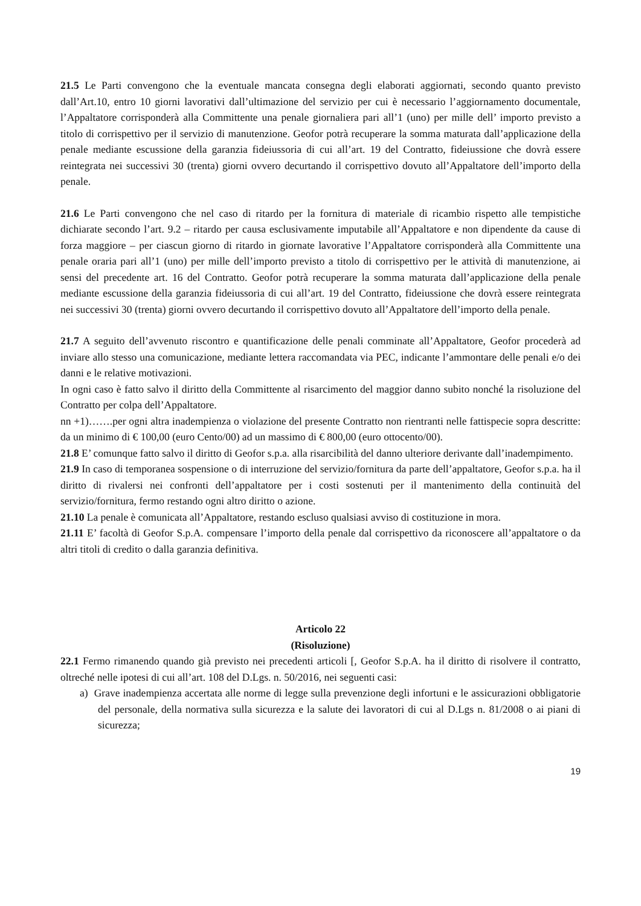21.5 Le Parti convengono che la eventuale mancata consegna degli elaborati aggiornati, secondo quanto previsto dall’Art.10, entro 10 giorni lavorativi dall’ultimazione del servizio per cui è necessario l’aggiornamento documentale, l’Appaltatore corrisponderà alla Committente una penale giornaliera pari all’1 (uno) per mille dell’ importo previsto a titolo di corrispettivo per il servizio di manutenzione. Geofor potrà recuperare la somma maturata dall’applicazione della penale mediante escussione della garanzia fideiussoria di cui all’art. 19 del Contratto, fideiussione che dovrà essere reintegrata nei successivi 30 (trenta) giorni ovvero decurtando il corrispettivo dovuto all’Appaltatore dell’importo della penale.
21.6 Le Parti convengono che nel caso di ritardo per la fornitura di materiale di ricambio rispetto alle tempistiche dichiarate secondo l’art. 9.2 – ritardo per causa esclusivamente imputabile all’Appaltatore e non dipendente da cause di forza maggiore – per ciascun giorno di ritardo in giornate lavorative l’Appaltatore corrisponderà alla Committente una penale oraria pari all’1 (uno) per mille dell’importo previsto a titolo di corrispettivo per le attività di manutenzione, ai sensi del precedente art. 16 del Contratto. Geofor potrà recuperare la somma maturata dall’applicazione della penale mediante escussione della garanzia fideiussoria di cui all’art. 19 del Contratto, fideiussione che dovrà essere reintegrata nei successivi 30 (trenta) giorni ovvero decurtando il corrispettivo dovuto all’Appaltatore dell’importo della penale.
21.7 A seguito dell’avvenuto riscontro e quantificazione delle penali comminate all’Appaltatore, Geofor procederà ad inviare allo stesso una comunicazione, mediante lettera raccomandata via PEC, indicante l’ammontare delle penali e/o dei danni e le relative motivazioni.
In ogni caso è fatto salvo il diritto della Committente al risarcimento del maggior danno subito nonché la risoluzione del Contratto per colpa dell’Appaltatore.
nn +1)…….per ogni altra inadempienza o violazione del presente Contratto non rientranti nelle fattispecie sopra descritte: da un minimo di € 100,00 (euro Cento/00) ad un massimo di € 800,00 (euro ottocento/00).
21.8 E’ comunque fatto salvo il diritto di Geofor s.p.a. alla risarcibilità del danno ulteriore derivante dall’inadempimento.
21.9 In caso di temporanea sospensione o di interruzione del servizio/fornitura da parte dell’appaltatore, Geofor s.p.a. ha il diritto di rivalersi nei confronti dell’appaltatore per i costi sostenuti per il mantenimento della continuità del servizio/fornitura, fermo restando ogni altro diritto o azione.
21.10 La penale è comunicata all’Appaltatore, restando escluso qualsiasi avviso di costituzione in mora.
21.11 E’ facoltà di Geofor S.p.A. compensare l’importo della penale dal corrispettivo da riconoscere all’appaltatore o da altri titoli di credito o dalla garanzia definitiva.
Articolo 22
(Risoluzione)
22.1 Fermo rimanendo quando già previsto nei precedenti articoli [, Geofor S.p.A. ha il diritto di risolvere il contratto, oltreché nelle ipotesi di cui all’art. 108 del D.Lgs. n. 50/2016, nei seguenti casi:
a) Grave inadempienza accertata alle norme di legge sulla prevenzione degli infortuni e le assicurazioni obbligatorie del personale, della normativa sulla sicurezza e la salute dei lavoratori di cui al D.Lgs n. 81/2008 o ai piani di sicurezza;
19